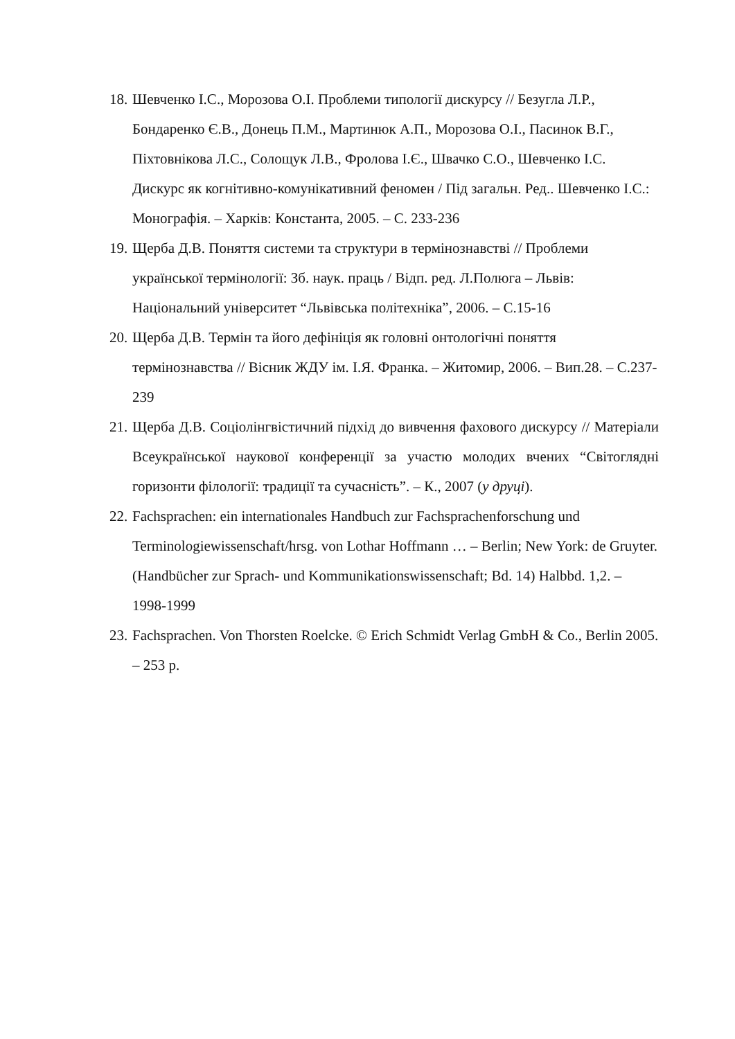18. Шевченко І.С., Морозова О.І. Проблеми типології дискурсу // Безугла Л.Р., Бондаренко Є.В., Донець П.М., Мартинюк А.П., Морозова О.І., Пасинок В.Г., Піхтовнікова Л.С., Солощук Л.В., Фролова І.Є., Швачко С.О., Шевченко І.С. Дискурс як когнітивно-комунікативний феномен / Під загальн. Ред.. Шевченко І.С.: Монографія. – Харків: Константа, 2005. – С. 233-236
19. Щерба Д.В. Поняття системи та структури в термінознавстві // Проблеми української термінології: Зб. наук. праць / Відп. ред. Л.Полюга – Львів: Національний університет “Львівська політехніка”, 2006. – С.15-16
20. Щерба Д.В. Термін та його дефініція як головні онтологічні поняття термінознавства // Вісник ЖДУ ім. І.Я. Франка. – Житомир, 2006. – Вип.28. – С.237-239
21. Щерба Д.В. Соціолінгвістичний підхід до вивчення фахового дискурсу // Матеріали Всеукраїнської наукової конференції за участю молодих вчених “Світоглядні горизонти філології: традиції та сучасність”. – К., 2007 (у друці).
22. Fachsprachen: ein internationales Handbuch zur Fachsprachenforschung und Terminologiewissenschaft/hrsg. von Lothar Hoffmann … – Berlin; New York: de Gruyter. (Handbücher zur Sprach- und Kommunikationswissenschaft; Bd. 14) Halbbd. 1,2. – 1998-1999
23. Fachsprachen. Von Thorsten Roelcke. © Erich Schmidt Verlag GmbH & Co., Berlin 2005. – 253 p.